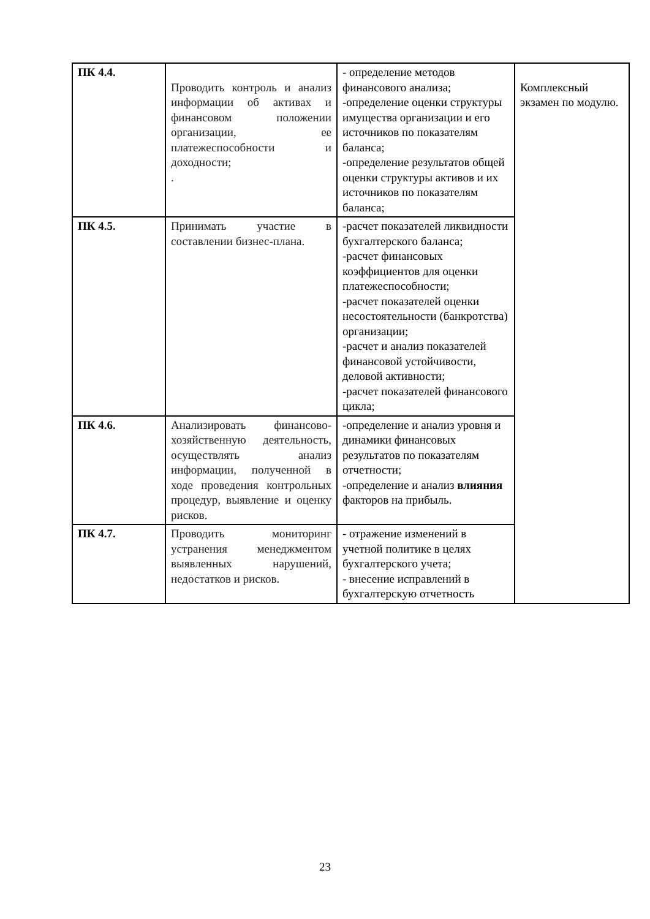| ПК 4.4. | Проводить контроль и анализ информации об активах и финансовом положении организации, ее платежеспособности и доходности; . | - определение методов финансового анализа; -определение оценки структуры имущества организации и его источников по показателям баланса; -определение результатов общей оценки структуры активов и их источников по показателям баланса; | Комплексный экзамен по модулю. |
| ПК 4.5. | Принимать участие в составлении бизнес-плана. | -расчет показателей ликвидности бухгалтерского баланса; -расчет финансовых коэффициентов для оценки платежеспособности; -расчет показателей оценки несостоятельности (банкротства) организации; -расчет и анализ показателей финансовой устойчивости, деловой активности; -расчет показателей финансового цикла; | |
| ПК 4.6. | Анализировать финансово-хозяйственную деятельность, осуществлять анализ информации, полученной в ходе проведения контрольных процедур, выявление и оценку рисков. | -определение и анализ уровня и динамики финансовых результатов по показателям отчетности; -определение и анализ влияния факторов на прибыль. | |
| ПК 4.7. | Проводить мониторинг устранения менеджментом выявленных нарушений, недостатков и рисков. | - отражение изменений в учетной политике в целях бухгалтерского учета; - внесение исправлений в бухгалтерскую отчетность | |
23